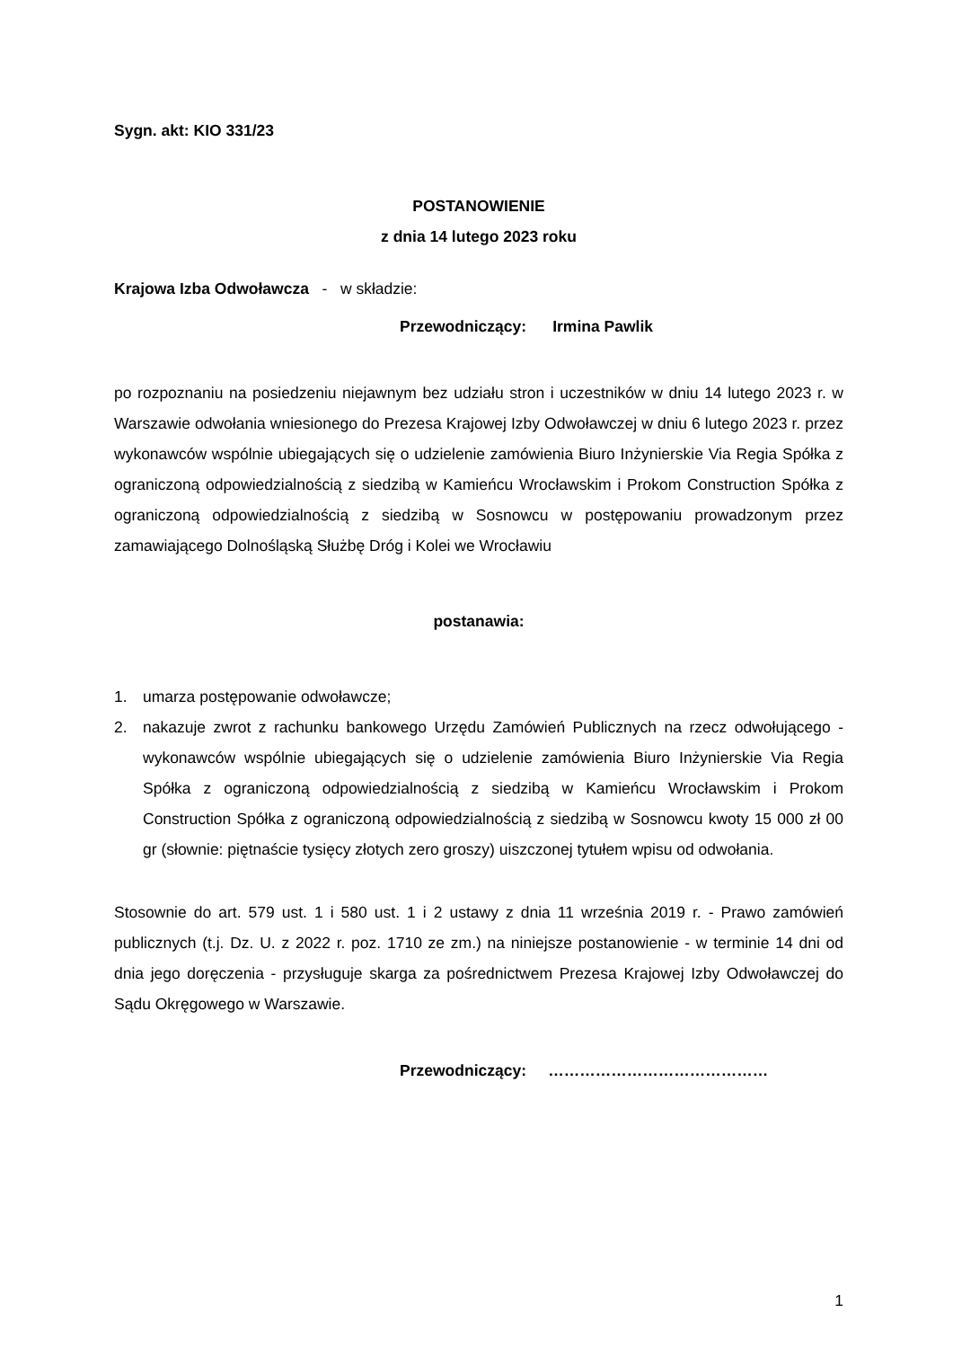Sygn. akt: KIO 331/23
POSTANOWIENIE
z dnia 14 lutego 2023 roku
Krajowa Izba Odwoławcza - w składzie:
Przewodniczący: Irmina Pawlik
po rozpoznaniu na posiedzeniu niejawnym bez udziału stron i uczestników w dniu 14 lutego 2023 r. w Warszawie odwołania wniesionego do Prezesa Krajowej Izby Odwoławczej w dniu 6 lutego 2023 r. przez wykonawców wspólnie ubiegających się o udzielenie zamówienia Biuro Inżynierskie Via Regia Spółka z ograniczoną odpowiedzialnością z siedzibą w Kamieńcu Wrocławskim i Prokom Construction Spółka z ograniczoną odpowiedzialnością z siedzibą w Sosnowcu w postępowaniu prowadzonym przez zamawiającego Dolnośląską Służbę Dróg i Kolei we Wrocławiu
postanawia:
1. umarza postępowanie odwoławcze;
2. nakazuje zwrot z rachunku bankowego Urzędu Zamówień Publicznych na rzecz odwołującego - wykonawców wspólnie ubiegających się o udzielenie zamówienia Biuro Inżynierskie Via Regia Spółka z ograniczoną odpowiedzialnością z siedzibą w Kamieńcu Wrocławskim i Prokom Construction Spółka z ograniczoną odpowiedzialnością z siedzibą w Sosnowcu kwoty 15 000 zł 00 gr (słownie: piętnaście tysięcy złotych zero groszy) uiszczonej tytułem wpisu od odwołania.
Stosownie do art. 579 ust. 1 i 580 ust. 1 i 2 ustawy z dnia 11 września 2019 r. - Prawo zamówień publicznych (t.j. Dz. U. z 2022 r. poz. 1710 ze zm.) na niniejsze postanowienie - w terminie 14 dni od dnia jego doręczenia - przysługuje skarga za pośrednictwem Prezesa Krajowej Izby Odwoławczej do Sądu Okręgowego w Warszawie.
Przewodniczący: ……………………………………
1